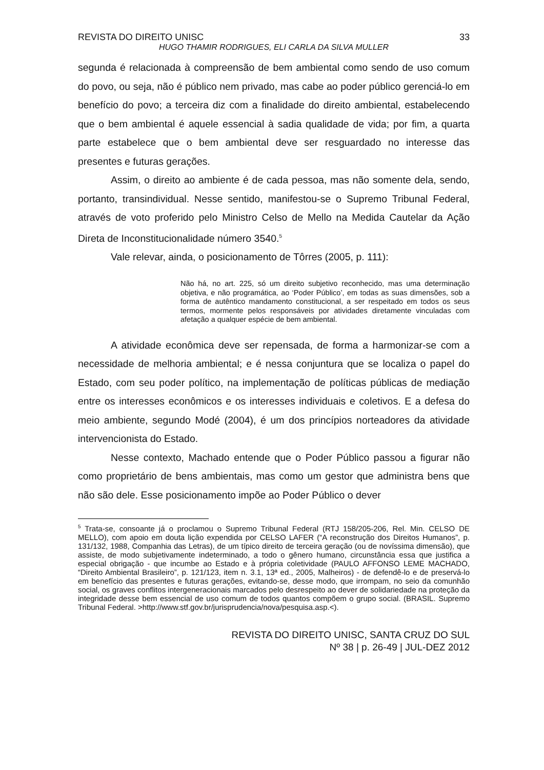REVISTA DO DIREITO UNISC 33
HUGO THAMIR RODRIGUES, ELI CARLA DA SILVA MULLER
segunda é relacionada à compreensão de bem ambiental como sendo de uso comum do povo, ou seja, não é público nem privado, mas cabe ao poder público gerenciá-lo em benefício do povo; a terceira diz com a finalidade do direito ambiental, estabelecendo que o bem ambiental é aquele essencial à sadia qualidade de vida; por fim, a quarta parte estabelece que o bem ambiental deve ser resguardado no interesse das presentes e futuras gerações.
Assim, o direito ao ambiente é de cada pessoa, mas não somente dela, sendo, portanto, transindividual. Nesse sentido, manifestou-se o Supremo Tribunal Federal, através de voto proferido pelo Ministro Celso de Mello na Medida Cautelar da Ação Direta de Inconstitucionalidade número 3540.<sup>5</sup>
Vale relevar, ainda, o posicionamento de Tôrres (2005, p. 111):
Não há, no art. 225, só um direito subjetivo reconhecido, mas uma determinação objetiva, e não programática, ao ‘Poder Público’, em todas as suas dimensões, sob a forma de autêntico mandamento constitucional, a ser respeitado em todos os seus termos, mormente pelos responsáveis por atividades diretamente vinculadas com afetação a qualquer espécie de bem ambiental.
A atividade econômica deve ser repensada, de forma a harmonizar-se com a necessidade de melhoria ambiental; e é nessa conjuntura que se localiza o papel do Estado, com seu poder político, na implementação de políticas públicas de mediação entre os interesses econômicos e os interesses individuais e coletivos. E a defesa do meio ambiente, segundo Modé (2004), é um dos princípios norteadores da atividade intervencionista do Estado.
Nesse contexto, Machado entende que o Poder Público passou a figurar não como proprietário de bens ambientais, mas como um gestor que administra bens que não são dele. Esse posicionamento impõe ao Poder Público o dever
<sup>5</sup> Trata-se, consoante já o proclamou o Supremo Tribunal Federal (RTJ 158/205-206, Rel. Min. CELSO DE MELLO), com apoio em douta lição expendida por CELSO LAFER (“A reconstrução dos Direitos Humanos”, p. 131/132, 1988, Companhia das Letras), de um típico direito de terceira geração (ou de novíssima dimensão), que assiste, de modo subjetivamente indeterminado, a todo o gênero humano, circunstância essa que justifica a especial obrigação - que incumbe ao Estado e à própria coletividade (PAULO AFFONSO LEME MACHADO, “Direito Ambiental Brasileiro”, p. 121/123, item n. 3.1, 13ª ed., 2005, Malheiros) - de defendê-lo e de preservá-lo em benefício das presentes e futuras gerações, evitando-se, desse modo, que irrompam, no seio da comunhão social, os graves conflitos intergeneracionais marcados pelo desrespeito ao dever de solidariedade na proteção da integridade desse bem essencial de uso comum de todos quantos compõem o grupo social. (BRASIL. Supremo Tribunal Federal. >http://www.stf.gov.br/jurisprudencia/nova/pesquisa.asp.<).
REVISTA DO DIREITO UNISC, SANTA CRUZ DO SUL
Nº 38 | p. 26-49 | JUL-DEZ 2012